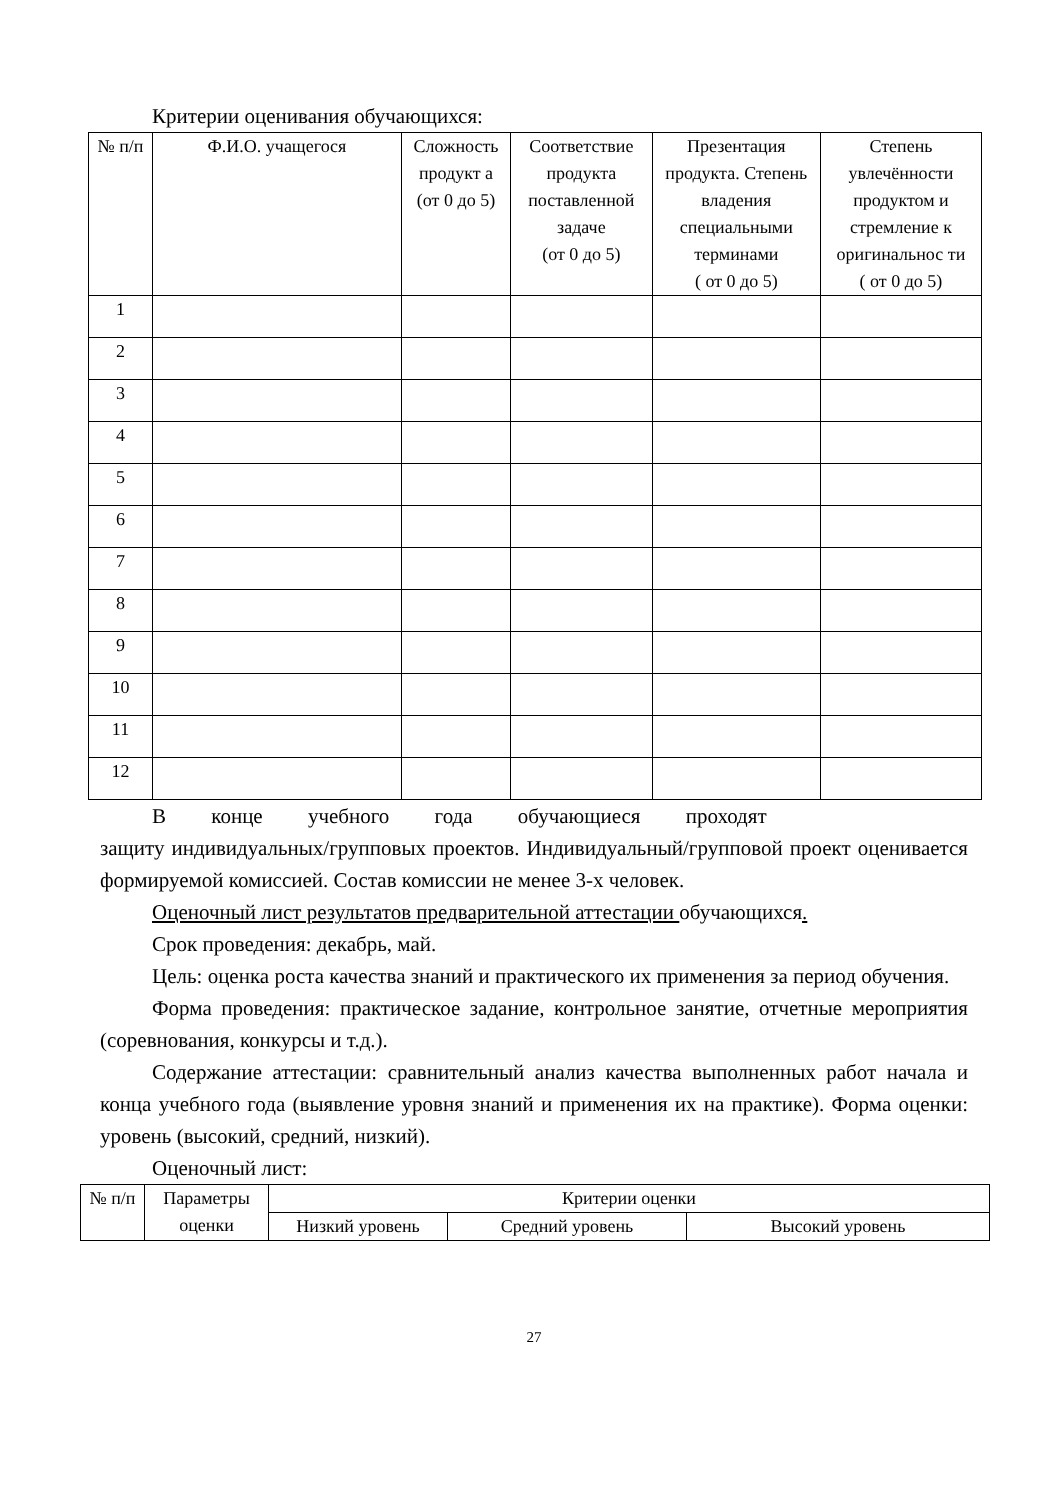Критерии оценивания обучающихся:
| № п/п | Ф.И.О. учащегося | Сложность продукт а (от 0 до 5) | Соответствие продукта поставленной задаче (от 0 до 5) | Презентация продукта. Степень владения специальными терминами ( от 0 до 5) | Степень увлечённости продуктом и стремление к оригинальнос ти ( от 0 до 5) |
| --- | --- | --- | --- | --- | --- |
| 1 | | | | | |
| 2 | | | | | |
| 3 | | | | | |
| 4 | | | | | |
| 5 | | | | | |
| 6 | | | | | |
| 7 | | | | | |
| 8 | | | | | |
| 9 | | | | | |
| 10 | | | | | |
| 11 | | | | | |
| 12 | | | | | |
В конце учебного года обучающиеся проходят
защиту индивидуальных/групповых проектов. Индивидуальный/групповой проект оценивается формируемой комиссией. Состав комиссии не менее 3-х человек.
Оценочный лист результатов предварительной аттестации обучающихся.
Срок проведения: декабрь, май.
Цель: оценка роста качества знаний и практического их применения за период обучения.
Форма проведения: практическое задание, контрольное занятие, отчетные мероприятия (соревнования, конкурсы и т.д.).
Содержание аттестации: сравнительный анализ качества выполненных работ начала и конца учебного года (выявление уровня знаний и применения их на практике). Форма оценки: уровень (высокий, средний, низкий).
Оценочный лист:
| № п/п | Параметры оценки | Критерии оценки | | |
| --- | --- | --- | --- | --- |
| | | Низкий уровень | Средний уровень | Высокий уровень |
27